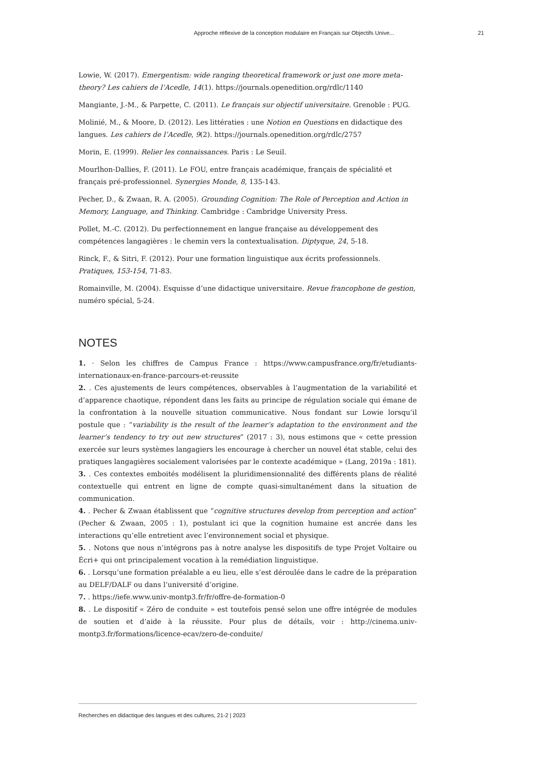Approche réflexive de la conception modulaire en Français sur Objectifs Unive... 21
Lowie, W. (2017). Emergentism: wide ranging theoretical framework or just one more meta-theory? Les cahiers de l’Acedle, 14(1). https://journals.openedition.org/rdlc/1140
Mangiante, J.-M., & Parpette, C. (2011). Le français sur objectif universitaire. Grenoble : PUG.
Molinié, M., & Moore, D. (2012). Les littératies : une Notion en Questions en didactique des langues. Les cahiers de l’Acedle, 9(2). https://journals.openedition.org/rdlc/2757
Morin, E. (1999). Relier les connaissances. Paris : Le Seuil.
Mourlhon-Dallies, F. (2011). Le FOU, entre français académique, français de spécialité et français pré-professionnel. Synergies Monde, 8, 135-143.
Pecher, D., & Zwaan, R. A. (2005). Grounding Cognition: The Role of Perception and Action in Memory, Language, and Thinking. Cambridge : Cambridge University Press.
Pollet, M.-C. (2012). Du perfectionnement en langue française au développement des compétences langagières : le chemin vers la contextualisation. Diptyque, 24, 5-18.
Rinck, F., & Sitri, F. (2012). Pour une formation linguistique aux écrits professionnels. Pratiques, 153-154, 71-83.
Romainville, M. (2004). Esquisse d’une didactique universitaire. Revue francophone de gestion, numéro spécial, 5-24.
NOTES
1. · Selon les chiffres de Campus France : https://www.campusfrance.org/fr/etudiants-internationaux-en-france-parcours-et-reussite
2. . Ces ajustements de leurs compétences, observables à l’augmentation de la variabilité et d’apparence chaotique, répondent dans les faits au principe de régulation sociale qui émane de la confrontation à la nouvelle situation communicative. Nous fondant sur Lowie lorsqu’il postule que : “variability is the result of the learner’s adaptation to the environment and the learner’s tendency to try out new structures” (2017 : 3), nous estimons que « cette pression exercée sur leurs systèmes langagiers les encourage à chercher un nouvel état stable, celui des pratiques langagières socialement valorisées par le contexte académique » (Lang, 2019a : 181).
3. . Ces contextes emboités modélisent la pluridimensionnalité des différents plans de réalité contextuelle qui entrent en ligne de compte quasi-simultanément dans la situation de communication.
4. . Pecher & Zwaan établissent que “cognitive structures develop from perception and action” (Pecher & Zwaan, 2005 : 1), postulant ici que la cognition humaine est ancrée dans les interactions qu’elle entretient avec l’environnement social et physique.
5. . Notons que nous n’intégrons pas à notre analyse les dispositifs de type Projet Voltaire ou Écri+ qui ont principalement vocation à la remédiation linguistique.
6. . Lorsqu’une formation préalable a eu lieu, elle s’est déroulée dans le cadre de la préparation au DELF/DALF ou dans l’université d’origine.
7. . https://iefe.www.univ-montp3.fr/fr/offre-de-formation-0
8. . Le dispositif « Zéro de conduite » est toutefois pensé selon une offre intégrée de modules de soutien et d’aide à la réussite. Pour plus de détails, voir : http://cinema.univ-montp3.fr/formations/licence-ecav/zero-de-conduite/
Recherches en didactique des langues et des cultures, 21-2 | 2023